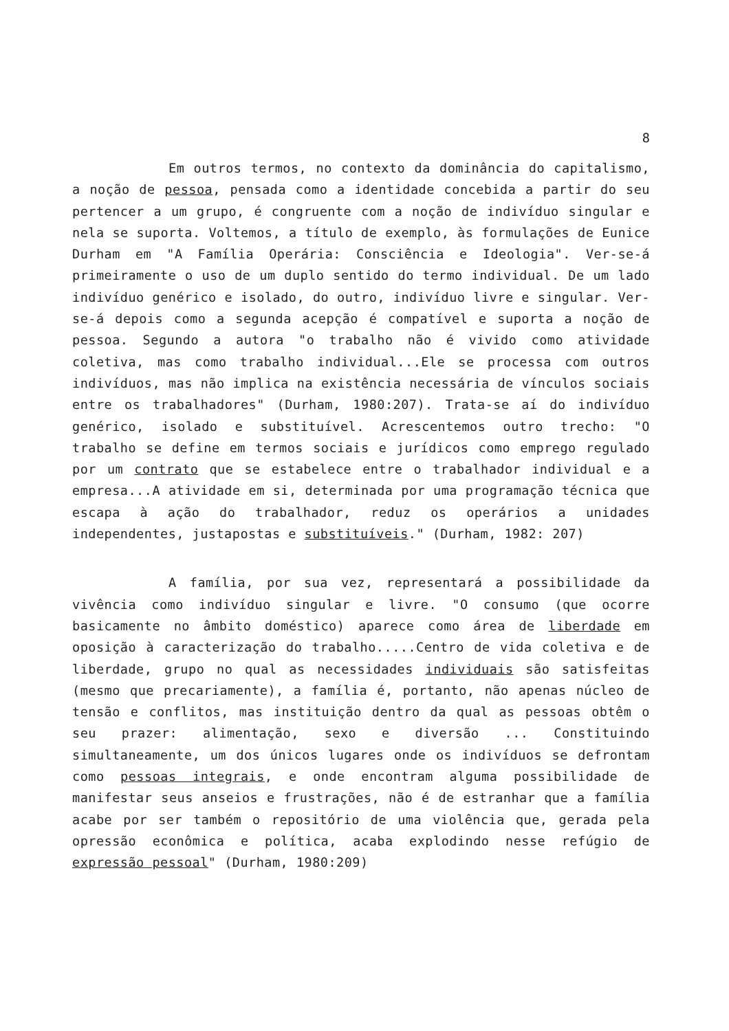8
Em outros termos, no contexto da dominância do capitalismo, a noção de pessoa, pensada como a identidade concebida a partir do seu pertencer a um grupo, é congruente com a noção de indivíduo singular e nela se suporta. Voltemos, a título de exemplo, às formulações de Eunice Durham em "A Família Operária: Consciência e Ideologia". Ver-se-á primeiramente o uso de um duplo sentido do termo individual. De um lado indivíduo genérico e isolado, do outro, indivíduo livre e singular. Ver-se-á depois como a segunda acepção é compatível e suporta a noção de pessoa. Segundo a autora "o trabalho não é vivido como atividade coletiva, mas como trabalho individual...Ele se processa com outros indivíduos, mas não implica na existência necessária de vínculos sociais entre os trabalhadores" (Durham, 1980:207). Trata-se aí do indivíduo genérico, isolado e substituível. Acrescentemos outro trecho: "O trabalho se define em termos sociais e jurídicos como emprego regulado por um contrato que se estabelece entre o trabalhador individual e a empresa...A atividade em si, determinada por uma programação técnica que escapa à ação do trabalhador, reduz os operários a unidades independentes, justapostas e substituíveis." (Durham, 1982: 207)
A família, por sua vez, representará a possibilidade da vivência como indivíduo singular e livre. "O consumo (que ocorre basicamente no âmbito doméstico) aparece como área de liberdade em oposição à caracterização do trabalho.....Centro de vida coletiva e de liberdade, grupo no qual as necessidades individuais são satisfeitas (mesmo que precariamente), a família é, portanto, não apenas núcleo de tensão e conflitos, mas instituição dentro da qual as pessoas obtêm o seu prazer: alimentação, sexo e diversão ... Constituindo simultaneamente, um dos únicos lugares onde os indivíduos se defrontam como pessoas integrais, e onde encontram alguma possibilidade de manifestar seus anseios e frustrações, não é de estranhar que a família acabe por ser também o repositório de uma violência que, gerada pela opressão econômica e política, acaba explodindo nesse refúgio de expressão pessoal" (Durham, 1980:209)